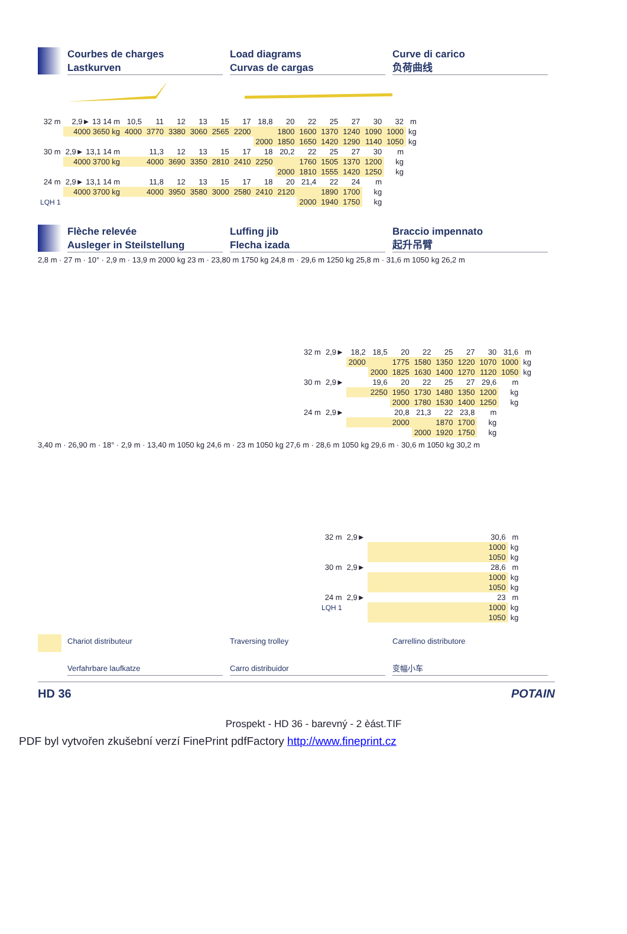Courbes de charges
Lastkurven
Load diagrams
Curvas de cargas
Curve di carico
负荷曲线
| 32 m | 2,9► 13 14 m | 10,5 | 11 | 12 | 13 | 15 | 17 | 18,8 | 20 | 22 | 25 | 27 | 30 | 32 | m |
| | 4000 3650 kg | 4000 | 3770 | 3380 | 3060 | 2565 | 2200 | | 1800 | 1600 | 1370 | 1240 | 1090 | 1000 | kg |
| | | | | | | | | 2000 | 1850 | 1650 | 1420 | 1290 | 1140 | 1050 | kg |
| 30 m | 2,9► 13,1 14 m | | 11,3 | 12 | 13 | 15 | 17 | 18 | 20,2 | 22 | 25 | 27 | 30 | m | |
| | 4000 3700 kg | | 4000 | 3690 | 3350 | 2810 | 2410 | 2250 | | 1760 | 1505 | 1370 | 1200 | kg | |
| | | | | | | | | | 2000 | 1810 | 1555 | 1420 | 1250 | kg | |
| 24 m | 2,9► 13,1 14 m | | 11,8 | 12 | 13 | 15 | 17 | 18 | 20 | 21,4 | 22 | 24 | m | | |
| | 4000 3700 kg | | 4000 | 3950 | 3580 | 3000 | 2580 | 2410 | 2120 | | 1890 | 1700 | kg | | |
| LQH 1 | | | | | | | | | | 2000 | 1940 | 1750 | kg | | |
Flèche relevée
Ausleger in Steilstellung
Luffing jib
Flecha izada
Braccio impennato
起升吊臂
2,8 m · 27 m · 10° · 2,9 m · 13,9 m 2000 kg 23 m · 23,80 m 1750 kg 24,8 m · 29,6 m 1250 kg 25,8 m · 31,6 m 1050 kg 26,2 m
| 32 m | 2,9► | 18,2 | 18,5 | 20 | 22 | 25 | 27 | 30 | 31,6 | m |
| | | 2000 | | 1775 | 1580 | 1350 | 1220 | 1070 | 1000 | kg |
| | | | 2000 | 1825 | 1630 | 1400 | 1270 | 1120 | 1050 | kg |
| 30 m | 2,9► | | 19,6 | 20 | 22 | 25 | 27 | 29,6 | m | |
| | | | 2250 | 1950 | 1730 | 1480 | 1350 | 1200 | kg | |
| | | | | 2000 | 1780 | 1530 | 1400 | 1250 | kg | |
| 24 m | 2,9► | | | 20,8 | 21,3 | 22 | 23,8 | m | | |
| | | | | 2000 | | 1870 | 1700 | kg | | |
| | | | | | 2000 | 1920 | 1750 | kg | | |
3,40 m · 26,90 m · 18° · 2,9 m · 13,40 m 1050 kg 24,6 m · 23 m 1050 kg 27,6 m · 28,6 m 1050 kg 29,6 m · 30,6 m 1050 kg 30,2 m
| 32 m | 2,9► | 30,6 | m |
| | | 1000 | kg |
| | | 1050 | kg |
| 30 m | 2,9► | 28,6 | m |
| | | 1000 | kg |
| | | 1050 | kg |
| 24 m | 2,9► | 23 | m |
| LQH 1 | | 1000 | kg |
| | | 1050 | kg |
Chariot distributeur
Verfahrbare laufkatze
Traversing trolley
Carro distribuidor
Carrellino distributore
变幅小车
HD 36 POTAIN
Prospekt - HD 36 - barevný - 2 èást.TIF
PDF byl vytvořen zkušební verzí FinePrint pdfFactory http://www.fineprint.cz